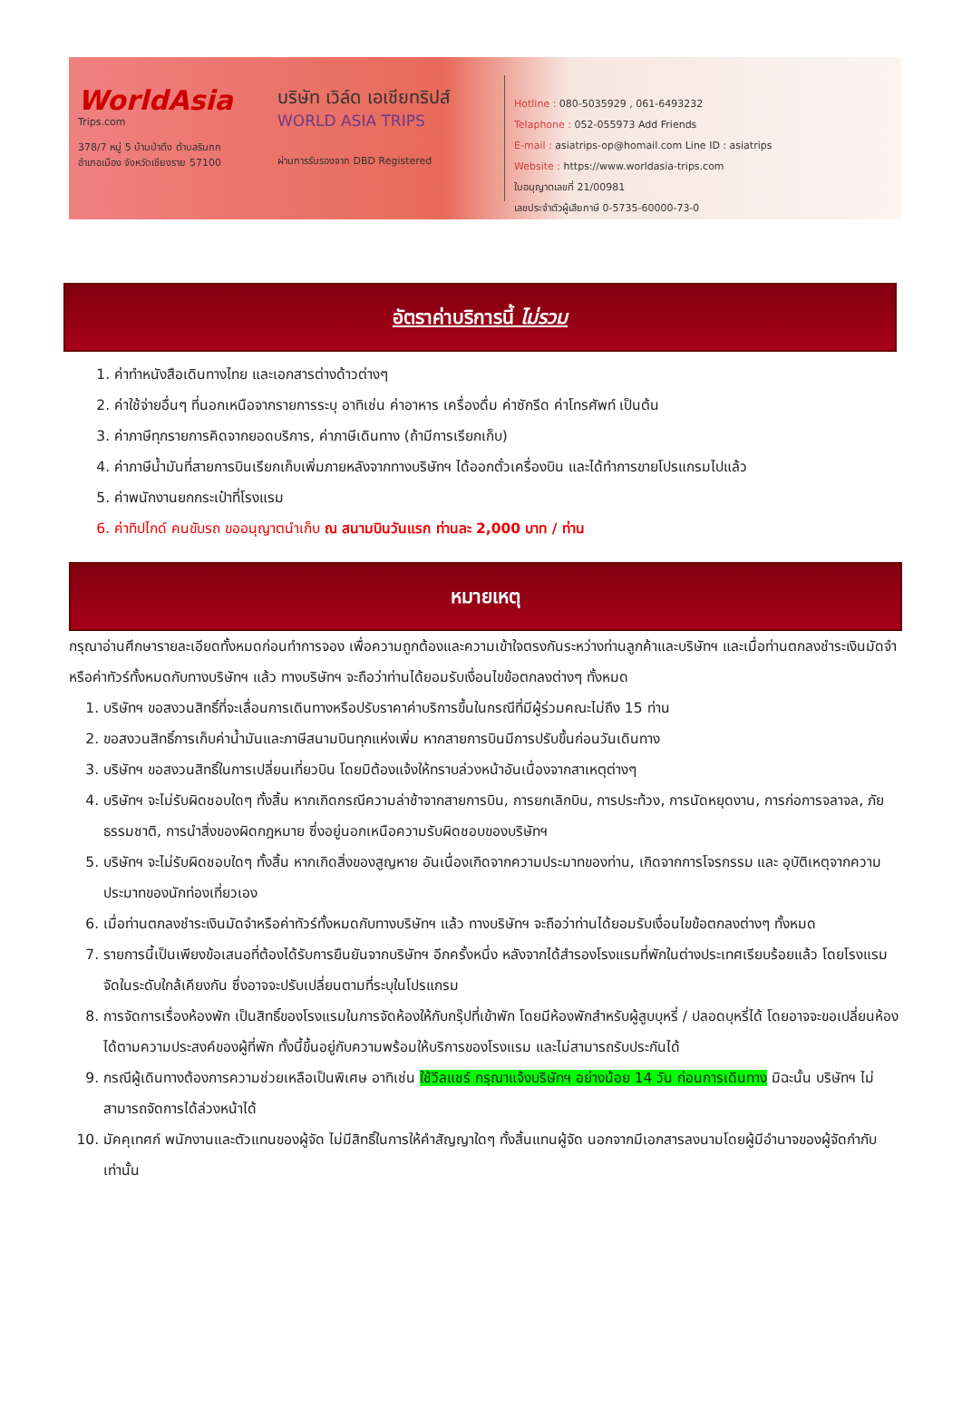WorldAsia
Trips.com
378/7 หมู่ 5 บ้านป่าตึง ตำบลริมกก
อำเภอเมือง จังหวัดเชียงราย 57100
บริษัท เวิล์ด เอเชียทริปส์
WORLD ASIA TRIPS
ผ่านการรับรองจาก DBD Registered
Hotline : 080-5035929 , 061-6493232
Telaphone : 052-055973 Add Friends
E-mail : asiatrips-op@homail.com Line ID : asiatrips
Website : https://www.worldasia-trips.com
ใบอนุญาตเลขที่ 21/00981
เลขประจำตัวผู้เสียภาษี 0-5735-60000-73-0
อัตราค่าบริการนี้ ไม่รวม
1. ค่าทำหนังสือเดินทางไทย และเอกสารต่างด้าวต่างๆ
2. ค่าใช้จ่ายอื่นๆ ที่นอกเหนือจากรายการระบุ อาทิเช่น ค่าอาหาร เครื่องดื่ม ค่าซักรีด ค่าโทรศัพท์ เป็นต้น
3. ค่าภาษีทุกรายการคิดจากยอดบริการ, ค่าภาษีเดินทาง (ถ้ามีการเรียกเก็บ)
4. ค่าภาษีน้ำมันที่สายการบินเรียกเก็บเพิ่มภายหลังจากทางบริษัทฯ ได้ออกตั๋วเครื่องบิน และได้ทำการขายโปรแกรมไปแล้ว
5. ค่าพนักงานยกกระเป๋าที่โรงแรม
6. ค่าทิปไกด์ คนขับรถ ขออนุญาตนำเก็บ ณ สนามบินวันแรก ท่านละ 2,000 บาท / ท่าน
หมายเหตุ
กรุณาอ่านศึกษารายละเอียดทั้งหมดก่อนทำการจอง เพื่อความถูกต้องและความเข้าใจตรงกันระหว่างท่านลูกค้าและบริษัทฯ และเมื่อท่านตกลงชำระเงินมัดจำหรือค่าทัวร์ทั้งหมดกับทางบริษัทฯ แล้ว ทางบริษัทฯ จะถือว่าท่านได้ยอมรับเงื่อนไขข้อตกลงต่างๆ ทั้งหมด
1. บริษัทฯ ขอสงวนสิทธิ์ที่จะเลื่อนการเดินทางหรือปรับราคาค่าบริการขึ้นในกรณีที่มีผู้ร่วมคณะไม่ถึง 15 ท่าน
2. ขอสงวนสิทธิ์การเก็บค่าน้ำมันและภาษีสนามบินทุกแห่งเพิ่ม หากสายการบินมีการปรับขึ้นก่อนวันเดินทาง
3. บริษัทฯ ขอสงวนสิทธิ์ในการเปลี่ยนเที่ยวบิน โดยมิต้องแจ้งให้ทราบล่วงหน้าอันเนื่องจากสาเหตุต่างๆ
4. บริษัทฯ จะไม่รับผิดชอบใดๆ ทั้งสิ้น หากเกิดกรณีความล่าช้าจากสายการบิน, การยกเลิกบิน, การประท้วง, การนัดหยุดงาน, การก่อการจลาจล, ภัยธรรมชาติ, การนำสิ่งของผิดกฎหมาย ซึ่งอยู่นอกเหนือความรับผิดชอบของบริษัทฯ
5. บริษัทฯ จะไม่รับผิดชอบใดๆ ทั้งสิ้น หากเกิดสิ่งของสูญหาย อันเนื่องเกิดจากความประมาทของท่าน, เกิดจากการโจรกรรม และ อุบัติเหตุจากความประมาทของนักท่องเที่ยวเอง
6. เมื่อท่านตกลงชำระเงินมัดจำหรือค่าทัวร์ทั้งหมดกับทางบริษัทฯ แล้ว ทางบริษัทฯ จะถือว่าท่านได้ยอมรับเงื่อนไขข้อตกลงต่างๆ ทั้งหมด
7. รายการนี้เป็นเพียงข้อเสนอที่ต้องได้รับการยืนยันจากบริษัทฯ อีกครั้งหนึ่ง หลังจากได้สำรองโรงแรมที่พักในต่างประเทศเรียบร้อยแล้ว โดยโรงแรมจัดในระดับใกล้เคียงกัน ซึ่งอาจจะปรับเปลี่ยนตามที่ระบุในโปรแกรม
8. การจัดการเรื่องห้องพัก เป็นสิทธิ์ของโรงแรมในการจัดห้องให้กับกรุ๊ปที่เข้าพัก โดยมีห้องพักสำหรับผู้สูบบุหรี่ / ปลอดบุหรี่ได้ โดยอาจจะขอเปลี่ยนห้องได้ตามความประสงค์ของผู้ที่พัก ทั้งนี้ขึ้นอยู่กับความพร้อมให้บริการของโรงแรม และไม่สามารถรับประกันได้
9. กรณีผู้เดินทางต้องการความช่วยเหลือเป็นพิเศษ อาทิเช่น ใช้วีลแชร์ กรุณาแจ้งบริษัทฯ อย่างน้อย 14 วัน ก่อนการเดินทาง มิฉะนั้น บริษัทฯ ไม่สามารถจัดการได้ล่วงหน้าได้
10. มัคคุเทศก์ พนักงานและตัวแทนของผู้จัด ไม่มีสิทธิ์ในการให้คำสัญญาใดๆ ทั้งสิ้นแทนผู้จัด นอกจากมีเอกสารลงนามโดยผู้มีอำนาจของผู้จัดกำกับเท่านั้น